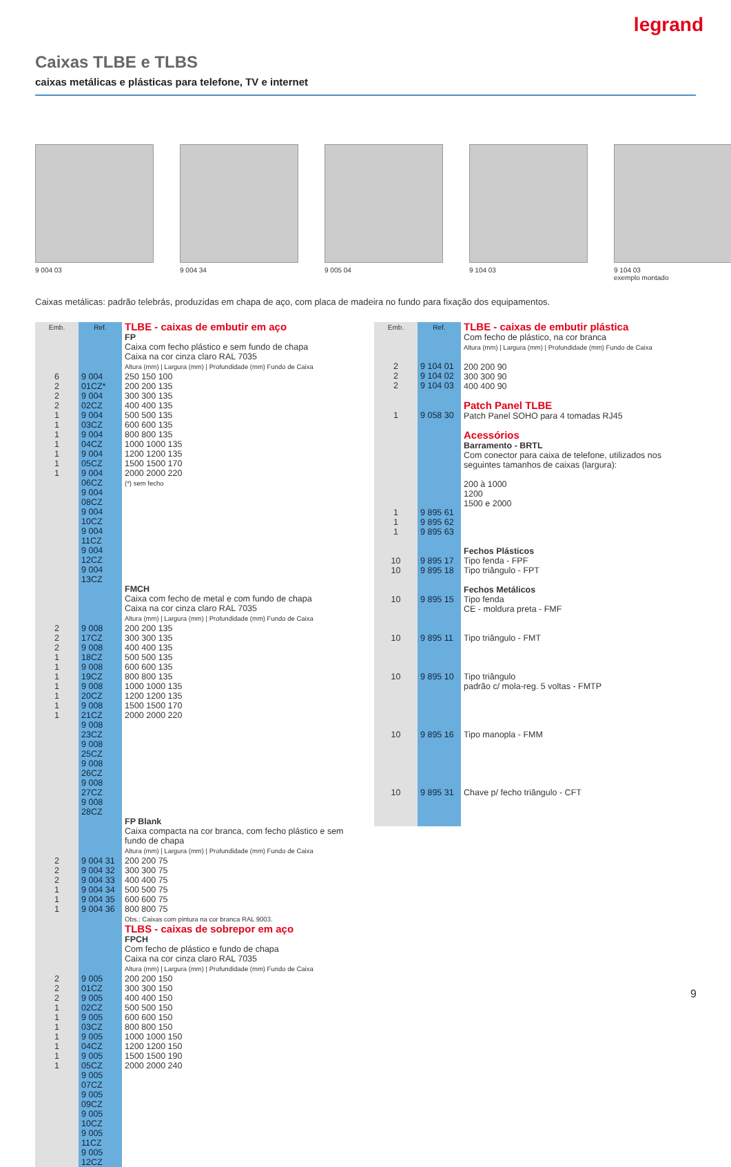legrand
Caixas TLBE e TLBS
caixas metálicas e plásticas para telefone, TV e internet
9 004 03 9 004 34 9 005 04 9 104 03 9 104 03
exemplo montado
Caixas metálicas: padrão telebrás, produzidas em chapa de aço, com placa de madeira no fundo para fixação dos equipamentos.
| Emb. | Ref. | TLBE - caixas de embutir em aço |
| | | FP Caixa com fecho plástico e sem fundo de chapa Caixa na cor cinza claro RAL 7035 Altura (mm) / Largura (mm) / Profundidade (mm) Fundo de Caixa |
| 6 2 2 2 1 1 1 1 1 1 1 | 9 004 01CZ* 9 004 02CZ 9 004 03CZ 9 004 04CZ 9 004 05CZ 9 004 06CZ 9 004 08CZ 9 004 10CZ 9 004 11CZ 9 004 12CZ 9 004 13CZ | 250 150 100 200 200 135 300 300 135 400 400 135 500 500 135 600 600 135 800 800 135 1000 1000 135 1200 1200 135 1500 1500 170 2000 2000 220 (*) sem fecho |
| | | FMCH Caixa com fecho de metal e com fundo de chapa Caixa na cor cinza claro RAL 7035 Altura (mm) / Largura (mm) / Profundidade (mm) Fundo de Caixa |
| 2 2 2 1 1 1 1 1 1 1 | 9 008 17CZ 9 008 18CZ 9 008 19CZ 9 008 20CZ 9 008 21CZ 9 008 23CZ 9 008 25CZ 9 008 26CZ 9 008 27CZ 9 008 28CZ | 200 200 135 300 300 135 400 400 135 500 500 135 600 600 135 800 800 135 1000 1000 135 1200 1200 135 1500 1500 170 2000 2000 220 |
| | | FP Blank Caixa compacta na cor branca, com fecho plástico e sem fundo de chapa Altura (mm) / Largura (mm) / Profundidade (mm) Fundo de Caixa |
| 2 2 2 1 1 1 | 9 004 31 9 004 32 9 004 33 9 004 34 9 004 35 9 004 36 | 200 200 75 300 300 75 400 400 75 500 500 75 600 600 75 800 800 75 Obs.: Caixas com pintura na cor branca RAL 9003. |
| | | TLBS - caixas de sobrepor em aço FPCH Com fecho de plástico e fundo de chapa Caixa na cor cinza claro RAL 7035 Altura (mm) / Largura (mm) / Profundidade (mm) Fundo de Caixa |
| 2 2 2 1 1 1 1 1 1 1 | 9 005 01CZ 9 005 02CZ 9 005 03CZ 9 005 04CZ 9 005 05CZ 9 005 07CZ 9 005 09CZ 9 005 10CZ 9 005 11CZ 9 005 12CZ | 200 200 150 300 300 150 400 400 150 500 500 150 600 600 150 800 800 150 1000 1000 150 1200 1200 150 1500 1500 190 2000 2000 240 |
| Emb. | Ref. | TLBE - caixas de embutir plástica |
| 2 2 2 | 9 104 01 9 104 02 9 104 03 | Com fecho de plástico, na cor branca Altura (mm) / Largura (mm) / Profundidade (mm) Fundo de Caixa 200 200 90 300 300 90 400 400 90 |
| 1 | 9 058 30 | Patch Panel TLBE Patch Panel SOHO para 4 tomadas RJ45 |
| 1 1 1 | 9 895 61 9 895 62 9 895 63 | Acessórios Barramento - BRTL Com conector para caixa de telefone, utilizados nos seguintes tamanhos de caixas (largura): 200 à 1000 1200 1500 e 2000 |
| 10 10 | 9 895 17 9 895 18 | Fechos Plásticos Tipo fenda - FPF Tipo triângulo - FPT |
| 10 | 9 895 15 | Fechos Metálicos Tipo fenda CE - moldura preta - FMF |
| 10 | 9 895 11 | Tipo triângulo - FMT |
| 10 | 9 895 10 | Tipo triângulo padrão c/ mola-reg. 5 voltas - FMTP |
| 10 | 9 895 16 | Tipo manopla - FMM |
| 10 | 9 895 31 | Chave p/ fecho triângulo - CFT |
9